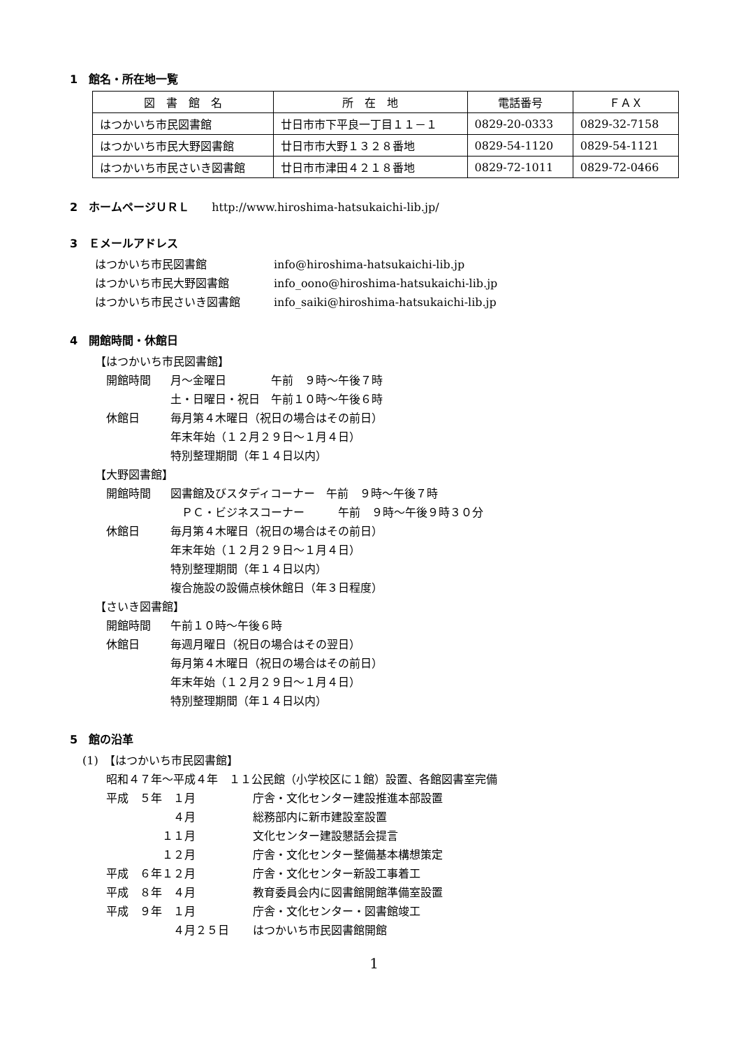1　館名・所在地一覧
| 図 書 館 名 | 所 在 地 | 電話番号 | ＦＡＸ |
| --- | --- | --- | --- |
| はつかいち市民図書館 | 廿日市市下平良一丁目１１－１ | 0829-20-0333 | 0829-32-7158 |
| はつかいち市民大野図書館 | 廿日市市大野１３２８番地 | 0829-54-1120 | 0829-54-1121 |
| はつかいち市民さいき図書館 | 廿日市市津田４２１８番地 | 0829-72-1011 | 0829-72-0466 |
2　ホームページＵＲＬ　　http://www.hiroshima-hatsukaichi-lib.jp/
3　Ｅメールアドレス
はつかいち市民図書館 info@hiroshima-hatsukaichi-lib.jp
はつかいち市民大野図書館 info_oono@hiroshima-hatsukaichi-lib.jp
はつかいち市民さいき図書館 info_saiki@hiroshima-hatsukaichi-lib.jp
4　開館時間・休館日
【はつかいち市民図書館】
開館時間 月～金曜日　　　　午前　９時～午後７時
土・日曜日・祝日　午前１０時～午後６時
休館日 毎月第４木曜日（祝日の場合はその前日）
年末年始（１２月２９日～１月４日）
特別整理期間（年１４日以内）
【大野図書館】
開館時間 図書館及びスタディコーナー　午前　９時～午後７時
　ＰＣ・ビジネスコーナー　　　午前　９時～午後９時３０分
休館日 毎月第４木曜日（祝日の場合はその前日）
年末年始（１２月２９日～１月４日）
特別整理期間（年１４日以内）
複合施設の設備点検休館日（年３日程度）
【さいき図書館】
開館時間 午前１０時～午後６時
休館日 毎週月曜日（祝日の場合はその翌日）
毎月第４木曜日（祝日の場合はその前日）
年末年始（１２月２９日～１月４日）
特別整理期間（年１４日以内）
5　館の沿革
(1)　【はつかいち市民図書館】
昭和４７年～平成４年　１１公民館（小学校区に１館）設置、各館図書室完備
平成　５年　１月 庁舎・文化センター建設推進本部設置
　　　　　　４月 総務部内に新市建設室設置
　　　　　１１月 文化センター建設懇話会提言
　　　　　１２月 庁舎・文化センター整備基本構想策定
平成　６年１２月 庁舎・文化センター新設工事着工
平成　８年　４月 教育委員会内に図書館開館準備室設置
平成　９年　１月 庁舎・文化センター・図書館竣工
　　　　　　４月２５日 はつかいち市民図書館開館
1